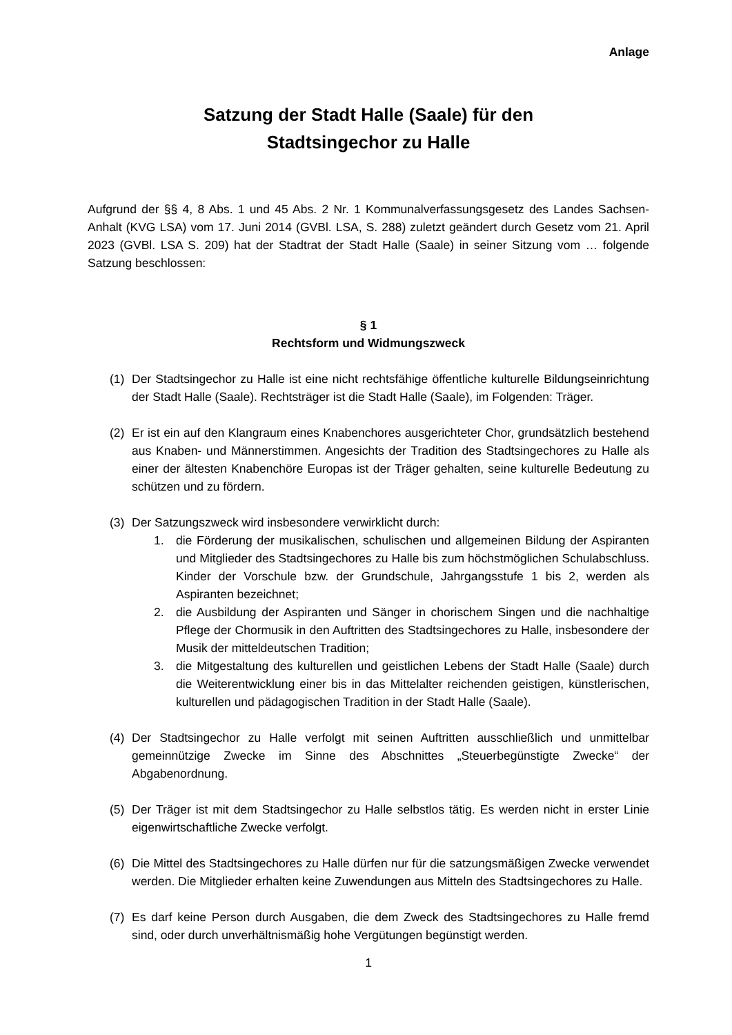Anlage
Satzung der Stadt Halle (Saale) für den
Stadtsingechor zu Halle
Aufgrund der §§ 4, 8 Abs. 1 und 45 Abs. 2 Nr. 1 Kommunalverfassungsgesetz des Landes Sachsen-Anhalt (KVG LSA) vom 17. Juni 2014 (GVBl. LSA, S. 288) zuletzt geändert durch Gesetz vom 21. April 2023 (GVBl. LSA S. 209) hat der Stadtrat der Stadt Halle (Saale) in seiner Sitzung vom … folgende Satzung beschlossen:
§ 1
Rechtsform und Widmungszweck
(1) Der Stadtsingechor zu Halle ist eine nicht rechtsfähige öffentliche kulturelle Bildungseinrichtung der Stadt Halle (Saale). Rechtsträger ist die Stadt Halle (Saale), im Folgenden: Träger.
(2) Er ist ein auf den Klangraum eines Knabenchores ausgerichteter Chor, grundsätzlich bestehend aus Knaben- und Männerstimmen. Angesichts der Tradition des Stadtsingechores zu Halle als einer der ältesten Knabenchöre Europas ist der Träger gehalten, seine kulturelle Bedeutung zu schützen und zu fördern.
(3) Der Satzungszweck wird insbesondere verwirklicht durch:
1. die Förderung der musikalischen, schulischen und allgemeinen Bildung der Aspiranten und Mitglieder des Stadtsingechores zu Halle bis zum höchstmöglichen Schulabschluss. Kinder der Vorschule bzw. der Grundschule, Jahrgangsstufe 1 bis 2, werden als Aspiranten bezeichnet;
2. die Ausbildung der Aspiranten und Sänger in chorischem Singen und die nachhaltige Pflege der Chormusik in den Auftritten des Stadtsingechores zu Halle, insbesondere der Musik der mitteldeutschen Tradition;
3. die Mitgestaltung des kulturellen und geistlichen Lebens der Stadt Halle (Saale) durch die Weiterentwicklung einer bis in das Mittelalter reichenden geistigen, künstlerischen, kulturellen und pädagogischen Tradition in der Stadt Halle (Saale).
(4) Der Stadtsingechor zu Halle verfolgt mit seinen Auftritten ausschließlich und unmittelbar gemeinnützige Zwecke im Sinne des Abschnittes „Steuerbegünstigte Zwecke“ der Abgabenordnung.
(5) Der Träger ist mit dem Stadtsingechor zu Halle selbstlos tätig. Es werden nicht in erster Linie eigenwirtschaftliche Zwecke verfolgt.
(6) Die Mittel des Stadtsingechores zu Halle dürfen nur für die satzungsmäßigen Zwecke verwendet werden. Die Mitglieder erhalten keine Zuwendungen aus Mitteln des Stadtsingechores zu Halle.
(7) Es darf keine Person durch Ausgaben, die dem Zweck des Stadtsingechores zu Halle fremd sind, oder durch unverhältnismäßig hohe Vergütungen begünstigt werden.
1